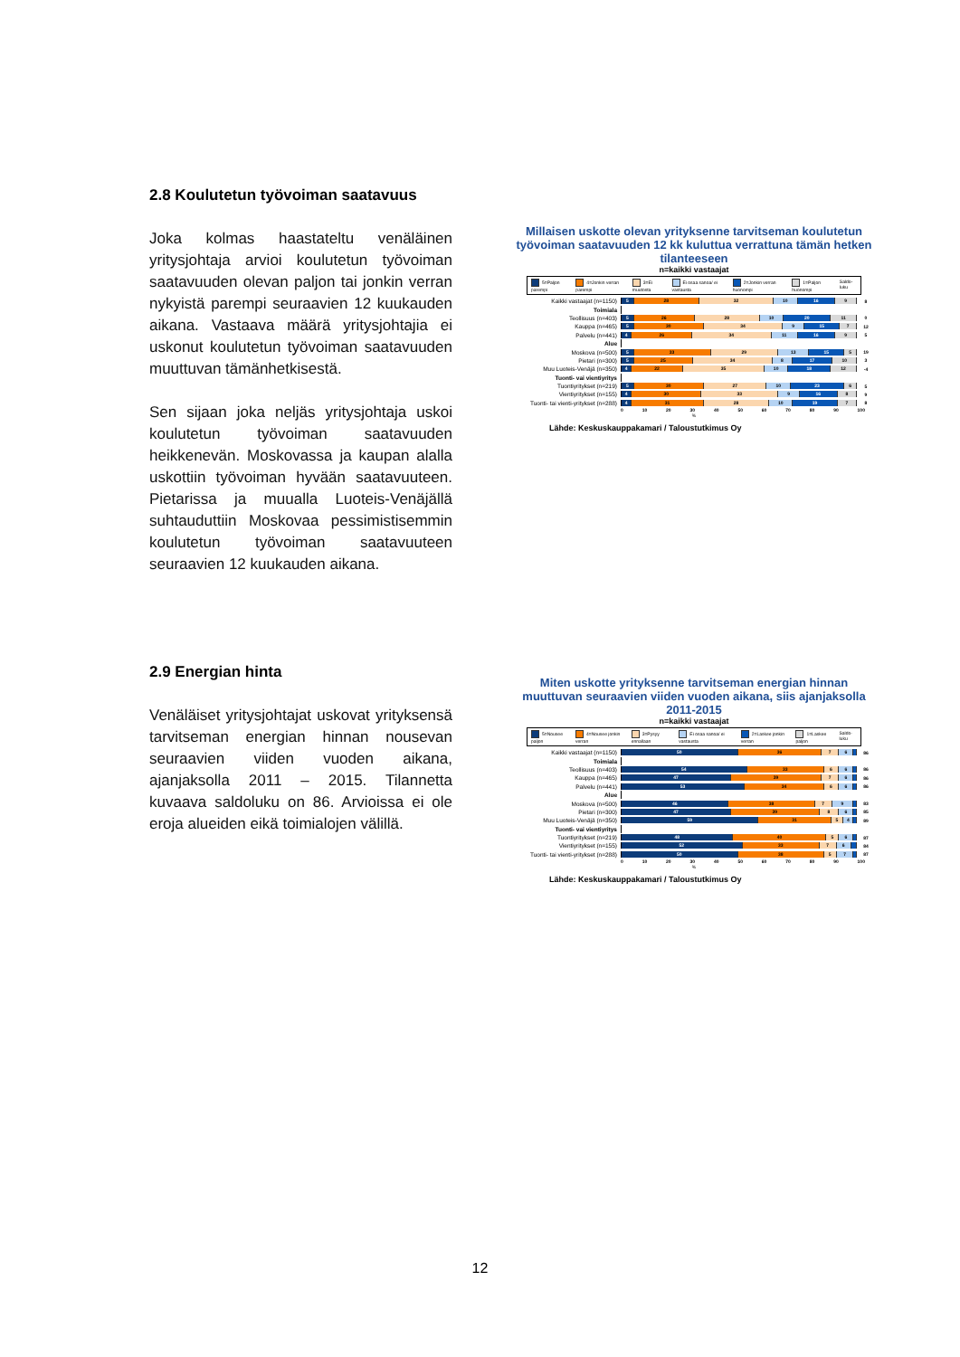2.8 Koulutetun työvoiman saatavuus
Joka kolmas haastateltu venäläinen yritysjohtaja arvioi koulutetun työvoiman saatavuuden olevan paljon tai jonkin verran nykyistä parempi seuraavien 12 kuukauden aikana. Vastaava määrä yritysjohtajia ei uskonut koulutetun työvoiman saatavuuden muuttuvan tämänhetkisestä.
Sen sijaan joka neljäs yritysjohtaja uskoi koulutetun työvoiman saatavuuden heikkenevän. Moskovassa ja kaupan alalla uskottiin työvoiman hyvään saatavuuteen. Pietarissa ja muualla Luoteis-Venäjällä suhtauduttiin Moskovaa pessimistisemmin koulutetun työvoiman saatavuuteen seuraavien 12 kuukauden aikana.
Millaisen uskotte olevan yrityksenne tarvitseman koulutetun työvoiman saatavuuden 12 kk kuluttua verrattuna tämän hetken tilanteeseen
n=kaikki vastaajat
5=Paljon parempi 4=Jonkin verran parempi 3=Ei muutosta Ei osaa sanoa/ ei vastausta 2=Jonkin verran huonompi 1=Paljon huonompi Saldo-luku
Kaikki vastaajat (n=1150)
5 28 32 10 16 9
8
Toimiala
Teollisuus (n=403)
5 26 28 10 20 11
0
Kauppa (n=465)
5 30 34 9 15 7
12
Palvelu (n=441)
4 26 34 11 16 9
5
Alue
Moskova (n=500)
5 33 29 13 15 5
19
Pietari (n=300)
5 25 34 8 17 10
3
Muu Luoteis-Venäjä (n=350)
4 22 35 10 18 12
-4
Tuonti- vai vientiyritys
Tuontiyritykset (n=219)
5 30 27 10 23 6
5
Vientiyritykset (n=155)
4 30 33 9 16 8
9
Tuonti- tai vienti-yritykset (n=288)
4 31 28 10 19 7
8
0 10 20 30 40 50 60 70 80 90 100
%
Lähde: Keskuskauppakamari / Taloustutkimus Oy
2.9 Energian hinta
Venäläiset yritysjohtajat uskovat yrityksensä tarvitseman energian hinnan nousevan seuraavien viiden vuoden aikana, ajanjaksolla 2011 – 2015. Tilannetta kuvaava saldoluku on 86. Arvioissa ei ole eroja alueiden eikä toimialojen välillä.
Miten uskotte yrityksenne tarvitseman energian hinnan muuttuvan seuraavien viiden vuoden aikana, siis ajanjaksolla 2011-2015
n=kaikki vastaajat
5=Nousee paljon 4=Nousee jonkin verran 3=Pysyy ennallaan Ei osaa sanoa/ ei vastausta 2=Laskee jonkin verran 1=Laskee paljon Saldo-luku
Kaikki vastaajat (n=1150)
50 36 7 6
86
Toimiala
Teollisuus (n=403)
54 33 6 6
86
Kauppa (n=465)
47 39 7 6
86
Palvelu (n=441)
53 34 6 6
86
Alue
Moskova (n=500)
46 38 7 9
83
Pietari (n=300)
47 39 8 6
85
Muu Luoteis-Venäjä (n=350)
59 31 5 4
89
Tuonti- vai vientiyritys
Tuontiyritykset (n=219)
48 40 5 6
87
Vientiyritykset (n=155)
52 33 7 6
84
Tuonti- tai vienti-yritykset (n=288)
50 38 5 7
87
0 10 20 30 40 50 60 70 80 90 100
%
Lähde: Keskuskauppakamari / Taloustutkimus Oy
12